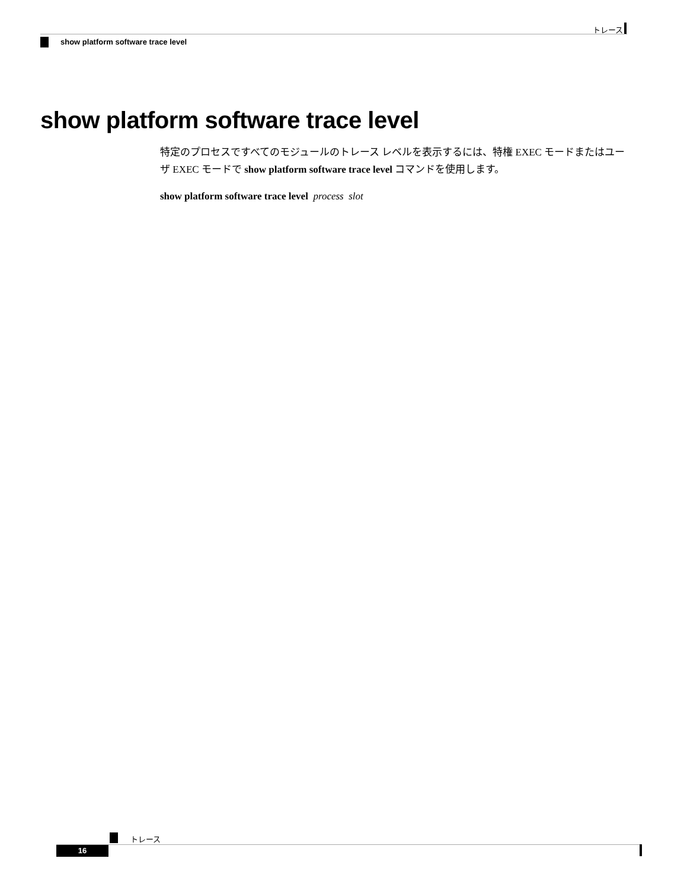トレース
show platform software trace level
show platform software trace level
特定のプロセスですべてのモジュールのトレース レベルを表示するには、特権 EXEC モードまたはユーザ EXEC モードで show platform software trace level コマンドを使用します。
show platform software trace level process slot
トレース
16